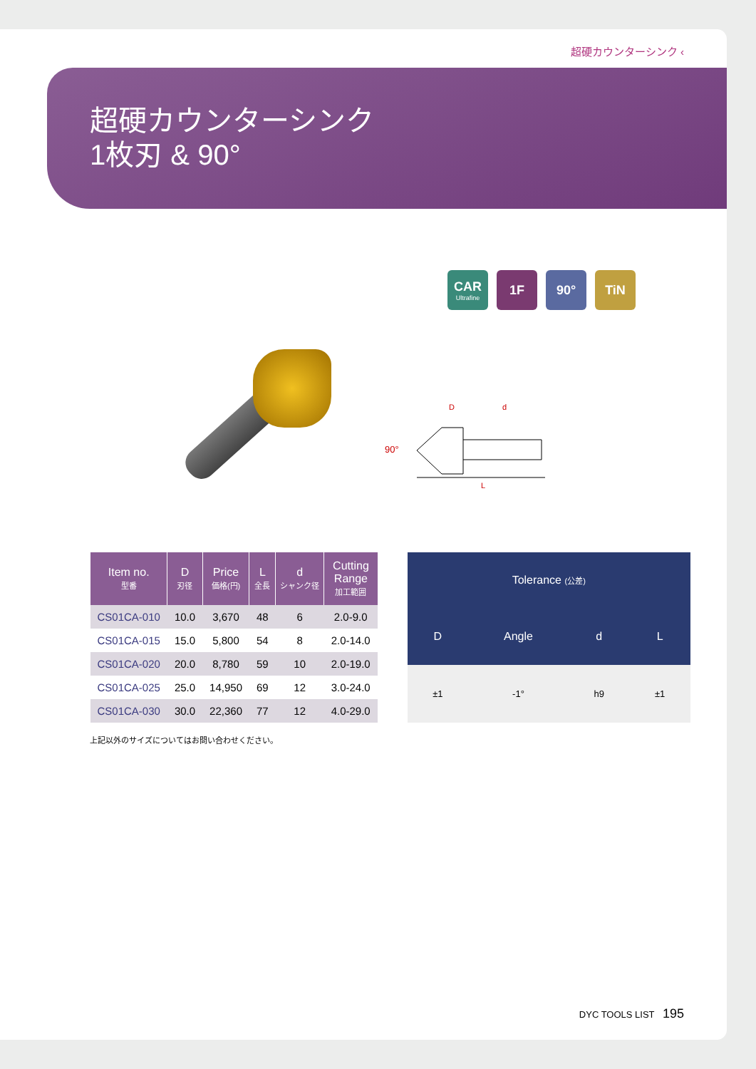超硬カウンターシンク ‹
超硬カウンターシンク
1枚刃 & 90°
CAR
Ultrafine
1F 90° TiN
D
d
90°
L
| Item no. 型番 | D 刃径 | Price 価格(円) | L 全長 | d シャンク径 | Cutting Range 加工範囲 |
| --- | --- | --- | --- | --- | --- |
| CS01CA-010 | 10.0 | 3,670 | 48 | 6 | 2.0-9.0 |
| CS01CA-015 | 15.0 | 5,800 | 54 | 8 | 2.0-14.0 |
| CS01CA-020 | 20.0 | 8,780 | 59 | 10 | 2.0-19.0 |
| CS01CA-025 | 25.0 | 14,950 | 69 | 12 | 3.0-24.0 |
| CS01CA-030 | 30.0 | 22,360 | 77 | 12 | 4.0-29.0 |
| Tolerance (公差) | | | |
| --- | --- | --- | --- |
| D | Angle | d | L |
| ±1 | -1° | h9 | ±1 |
上記以外のサイズについてはお問い合わせください。
DYC TOOLS LIST 195